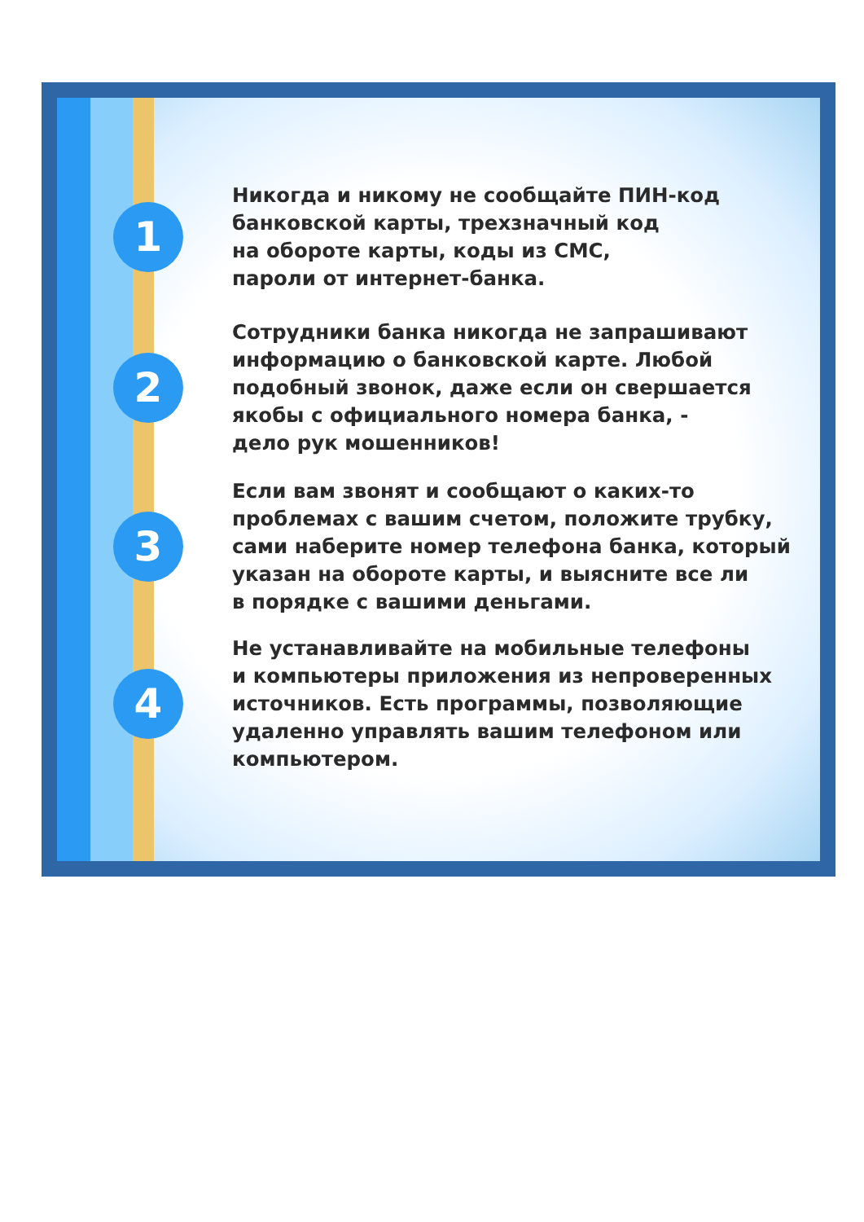1
Никогда и никому не сообщайте ПИН-код
банковской карты, трехзначный код
на обороте карты, коды из СМС,
пароли от интернет-банка.
2
Сотрудники банка никогда не запрашивают
информацию о банковской карте. Любой
подобный звонок, даже если он свершается
якобы с официального номера банка, -
дело рук мошенников!
3
Если вам звонят и сообщают о каких-то
проблемах с вашим счетом, положите трубку,
сами наберите номер телефона банка, который
указан на обороте карты, и выясните все ли
в порядке с вашими деньгами.
4
Не устанавливайте на мобильные телефоны
и компьютеры приложения из непроверенных
источников. Есть программы, позволяющие
удаленно управлять вашим телефоном или
компьютером.